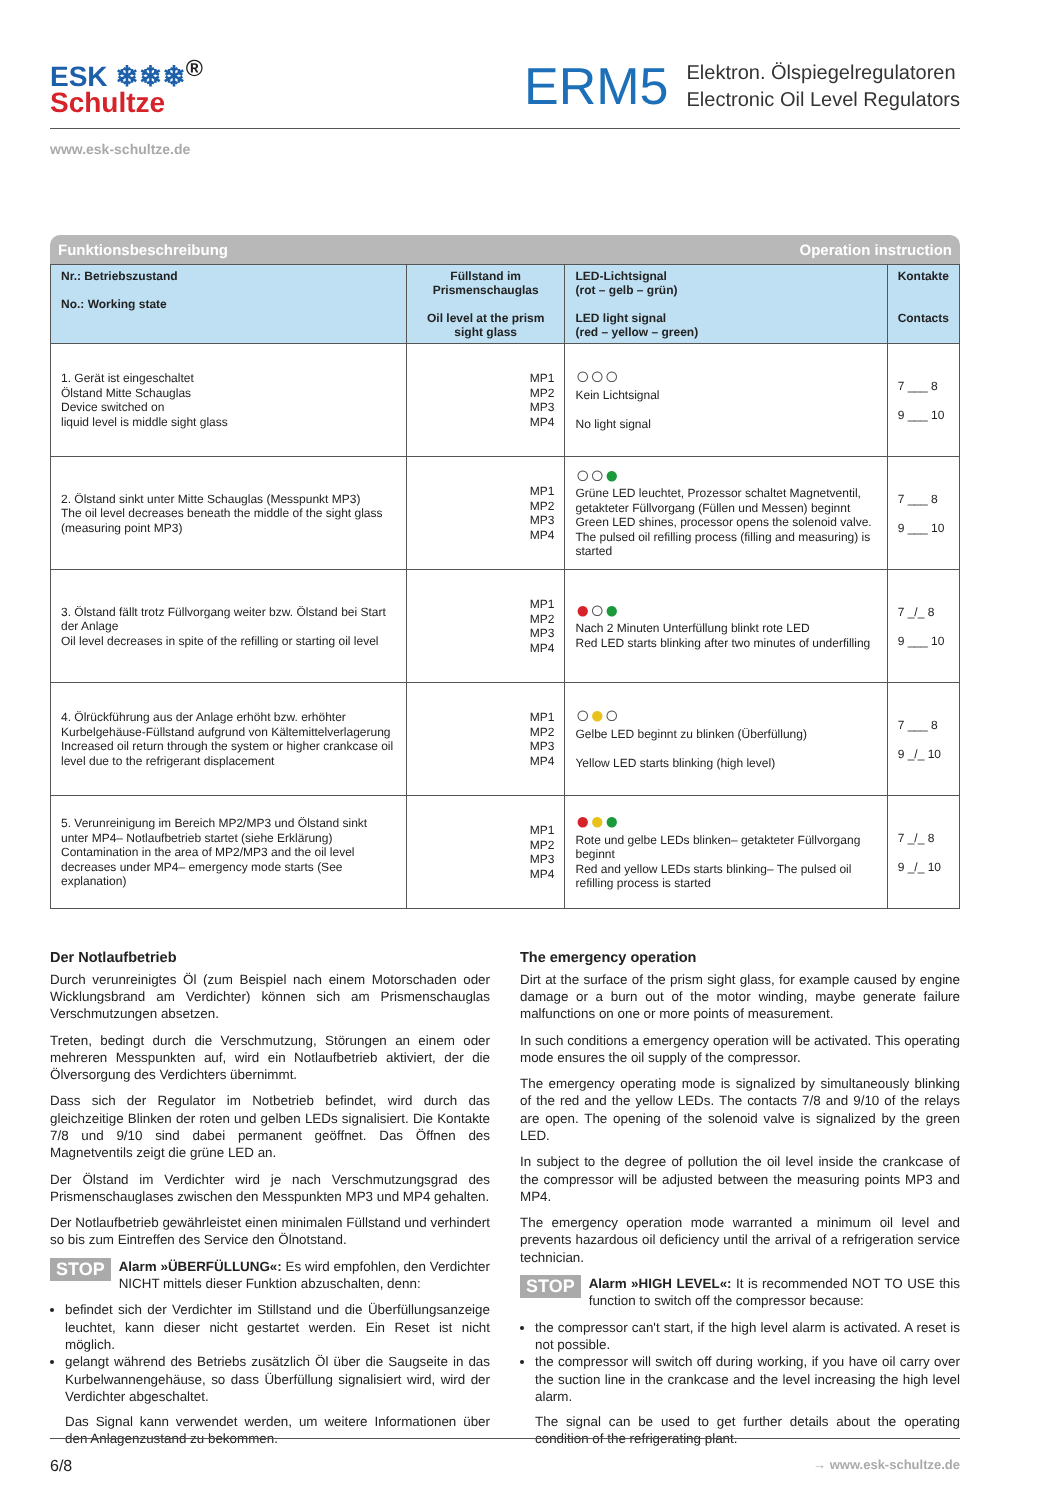ESK ❄❄❄<sup>®</sup>
Schultze
ERM5 Elektron. Ölspiegelregulatoren
Electronic Oil Level Regulators
www.esk-schultze.de
Funktionsbeschreibung Operation instruction
| Nr.: Betriebszustand No.: Working state | Füllstand im Prismenschauglas Oil level at the prism sight glass | LED-Lichtsignal (rot – gelb – grün) LED light signal (red – yellow – green) | Kontakte Contacts |
| --- | --- | --- | --- |
| 1. Gerät ist eingeschaltet Ölstand Mitte Schauglas Device switched on liquid level is middle sight glass | MP1 MP2 MP3 MP4 | ○○○ Kein Lichtsignal No light signal | 7 ___ 8 9 ___ 10 |
| 2. Ölstand sinkt unter Mitte Schauglas (Messpunkt MP3) The oil level decreases beneath the middle of the sight glass (measuring point MP3) | MP1 MP2 MP3 MP4 | ○○ ● Grüne LED leuchtet, Prozessor schaltet Magnetventil, getakteter Füllvorgang (Füllen und Messen) beginnt Green LED shines, processor opens the solenoid valve. The pulsed oil refilling process (filling and measuring) is started | 7 ___ 8 9 ___ 10 |
| 3. Ölstand fällt trotz Füllvorgang weiter bzw. Ölstand bei Start der Anlage Oil level decreases in spite of the refilling or starting oil level | MP1 MP2 MP3 MP4 | ● ○ ● Nach 2 Minuten Unterfüllung blinkt rote LED Red LED starts blinking after two minutes of underfilling | 7 _/_ 8 9 ___ 10 |
| 4. Ölrückführung aus der Anlage erhöht bzw. erhöhter Kurbelgehäuse-Füllstand aufgrund von Kältemittelverlagerung Increased oil return through the system or higher crankcase oil level due to the refrigerant displacement | MP1 MP2 MP3 MP4 | ○ ● ○ Gelbe LED beginnt zu blinken (Überfüllung) Yellow LED starts blinking (high level) | 7 ___ 8 9 _/_ 10 |
| 5. Verunreinigung im Bereich MP2/MP3 und Ölstand sinkt unter MP4– Notlaufbetrieb startet (siehe Erklärung) Contamination in the area of MP2/MP3 and the oil level decreases under MP4– emergency mode starts (See explanation) | MP1 MP2 MP3 MP4 | ● ● ● Rote und gelbe LEDs blinken– getakteter Füllvorgang beginnt Red and yellow LEDs starts blinking– The pulsed oil refilling process is started | 7 _/_ 8 9 _/_ 10 |
Der Notlaufbetrieb
Durch verunreinigtes Öl (zum Beispiel nach einem Motorschaden oder Wicklungsbrand am Verdichter) können sich am Prismenschauglas Verschmutzungen absetzen.
Treten, bedingt durch die Verschmutzung, Störungen an einem oder mehreren Messpunkten auf, wird ein Notlaufbetrieb aktiviert, der die Ölversorgung des Verdichters übernimmt.
Dass sich der Regulator im Notbetrieb befindet, wird durch das gleichzeitige Blinken der roten und gelben LEDs signalisiert. Die Kontakte 7/8 und 9/10 sind dabei permanent geöffnet. Das Öffnen des Magnetventils zeigt die grüne LED an.
Der Ölstand im Verdichter wird je nach Verschmutzungsgrad des Prismenschauglases zwischen den Messpunkten MP3 und MP4 gehalten.
Der Notlaufbetrieb gewährleistet einen minimalen Füllstand und verhindert so bis zum Eintreffen des Service den Ölnotstand.
STOP Alarm »ÜBERFÜLLUNG«: Es wird empfohlen, den Verdichter NICHT mittels dieser Funktion abzuschalten, denn:
befindet sich der Verdichter im Stillstand und die Überfüllungsanzeige leuchtet, kann dieser nicht gestartet werden. Ein Reset ist nicht möglich.
gelangt während des Betriebs zusätzlich Öl über die Saugseite in das Kurbelwannengehäuse, so dass Überfüllung signalisiert wird, wird der Verdichter abgeschaltet.
Das Signal kann verwendet werden, um weitere Informationen über den Anlagenzustand zu bekommen.
The emergency operation
Dirt at the surface of the prism sight glass, for example caused by engine damage or a burn out of the motor winding, maybe generate failure malfunctions on one or more points of measurement.
In such conditions a emergency operation will be activated. This operating mode ensures the oil supply of the compressor.
The emergency operating mode is signalized by simultaneously blinking of the red and the yellow LEDs. The contacts 7/8 and 9/10 of the relays are open. The opening of the solenoid valve is signalized by the green LED.
In subject to the degree of pollution the oil level inside the crankcase of the compressor will be adjusted between the measuring points MP3 and MP4.
The emergency operation mode warranted a minimum oil level and prevents hazardous oil deficiency until the arrival of a refrigeration service technician.
STOP Alarm »HIGH LEVEL«: It is recommended NOT TO USE this function to switch off the compressor because:
the compressor can't start, if the high level alarm is activated. A reset is not possible.
the compressor will switch off during working, if you have oil carry over the suction line in the crankcase and the level increasing the high level alarm.
The signal can be used to get further details about the operating condition of the refrigerating plant.
6/8 → www.esk-schultze.de